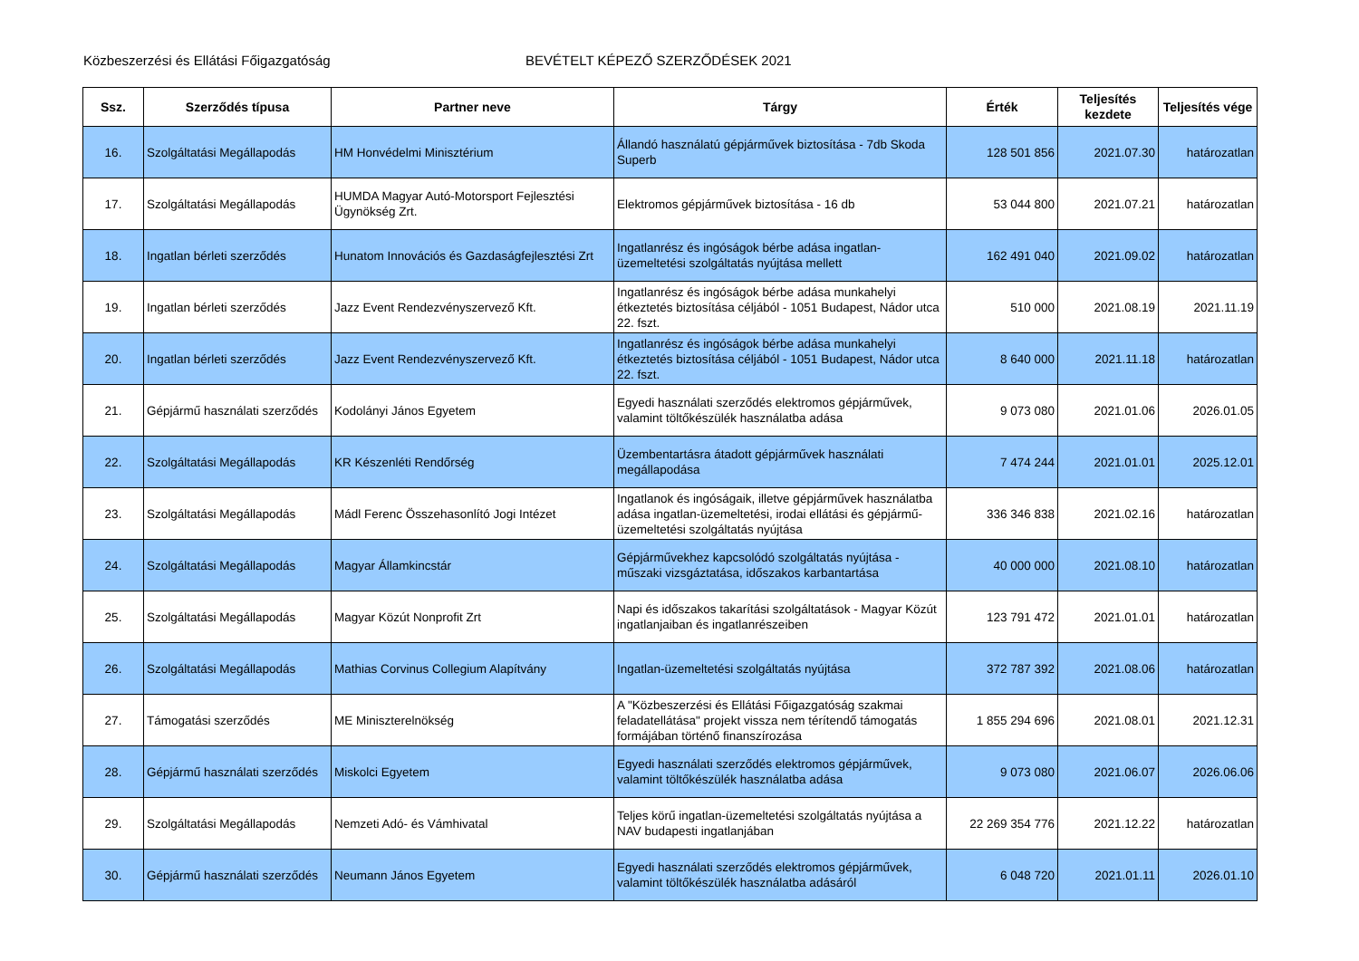Közbeszerzési és Ellátási Főigazgatóság
BEVÉTELT KÉPEZŐ SZERZŐDÉSEK 2021
| Ssz. | Szerződés típusa | Partner neve | Tárgy | Érték | Teljesítés kezdete | Teljesítés vége |
| --- | --- | --- | --- | --- | --- | --- |
| 16. | Szolgáltatási Megállapodás | HM Honvédelmi Minisztérium | Állandó használatú gépjárművek biztosítása - 7db Skoda Superb | 128 501 856 | 2021.07.30 | határozatlan |
| 17. | Szolgáltatási Megállapodás | HUMDA Magyar Autó-Motorsport Fejlesztési Ügynökség Zrt. | Elektromos gépjárművek biztosítása - 16 db | 53 044 800 | 2021.07.21 | határozatlan |
| 18. | Ingatlan bérleti szerződés | Hunatom Innovációs és Gazdaságfejlesztési Zrt | Ingatlanrész és ingóságok bérbe adása ingatlan-üzemeltetési szolgáltatás nyújtása mellett | 162 491 040 | 2021.09.02 | határozatlan |
| 19. | Ingatlan bérleti szerződés | Jazz Event Rendezvényszervező Kft. | Ingatlanrész és ingóságok bérbe adása munkahelyi étkeztetés biztosítása céljából - 1051 Budapest, Nádor utca 22. fszt. | 510 000 | 2021.08.19 | 2021.11.19 |
| 20. | Ingatlan bérleti szerződés | Jazz Event Rendezvényszervező Kft. | Ingatlanrész és ingóságok bérbe adása munkahelyi étkeztetés biztosítása céljából - 1051 Budapest, Nádor utca 22. fszt. | 8 640 000 | 2021.11.18 | határozatlan |
| 21. | Gépjármű használati szerződés | Kodolányi János Egyetem | Egyedi használati szerződés elektromos gépjárművek, valamint töltőkészülék használatba adása | 9 073 080 | 2021.01.06 | 2026.01.05 |
| 22. | Szolgáltatási Megállapodás | KR Készenléti Rendőrség | Üzembentartásra átadott gépjárművek használati megállapodása | 7 474 244 | 2021.01.01 | 2025.12.01 |
| 23. | Szolgáltatási Megállapodás | Mádl Ferenc Összehasonlító Jogi Intézet | Ingatlanok és ingóságaik, illetve gépjárművek használatba adása ingatlan-üzemeltetési, irodai ellátási és gépjármű-üzemeltetési szolgáltatás nyújtása | 336 346 838 | 2021.02.16 | határozatlan |
| 24. | Szolgáltatási Megállapodás | Magyar Államkincstár | Gépjárművekhez kapcsolódó szolgáltatás nyújtása - műszaki vizsgáztatása, időszakos karbantartása | 40 000 000 | 2021.08.10 | határozatlan |
| 25. | Szolgáltatási Megállapodás | Magyar Közút Nonprofit Zrt | Napi és időszakos takarítási szolgáltatások - Magyar Közút ingatlanjaiban és ingatlanrészeiben | 123 791 472 | 2021.01.01 | határozatlan |
| 26. | Szolgáltatási Megállapodás | Mathias Corvinus Collegium Alapítvány | Ingatlan-üzemeltetési szolgáltatás nyújtása | 372 787 392 | 2021.08.06 | határozatlan |
| 27. | Támogatási szerződés | ME Miniszterelnökség | A "Közbeszerzési és Ellátási Főigazgatóság szakmai feladatellátása" projekt vissza nem térítendő támogatás formájában történő finanszírozása | 1 855 294 696 | 2021.08.01 | 2021.12.31 |
| 28. | Gépjármű használati szerződés | Miskolci Egyetem | Egyedi használati szerződés elektromos gépjárművek, valamint töltőkészülék használatba adása | 9 073 080 | 2021.06.07 | 2026.06.06 |
| 29. | Szolgáltatási Megállapodás | Nemzeti Adó- és Vámhivatal | Teljes körű ingatlan-üzemeltetési szolgáltatás nyújtása a NAV budapesti ingatlanjában | 22 269 354 776 | 2021.12.22 | határozatlan |
| 30. | Gépjármű használati szerződés | Neumann János Egyetem | Egyedi használati szerződés elektromos gépjárművek, valamint töltőkészülék használatba adásáról | 6 048 720 | 2021.01.11 | 2026.01.10 |